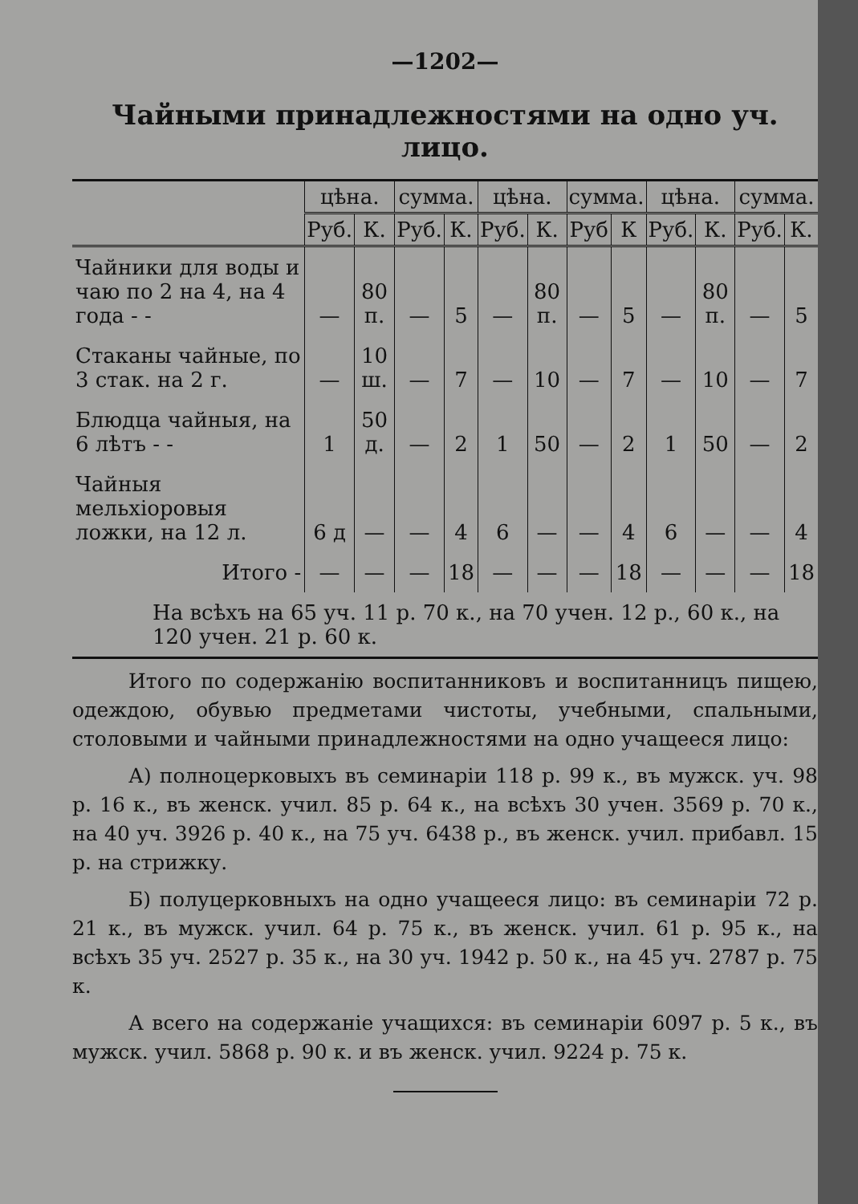—1202—
Чайными принадлежностями на одно уч. лицо.
| | цѣна. | | сумма. | | цѣна. | | сумма. | | цѣна. | | сумма. | |
| --- | --- | --- | --- | --- | --- | --- | --- | --- | --- | --- | --- | --- |
| | Руб. | К. | Руб. | К. | Руб. | К. | Руб | К | Руб. | К. | Руб. | К. |
| Чайники для воды и чаю по 2 на 4, на 4 года - - | — | 80 п. | — | 5 | — | 80 п. | — | 5 | — | 80 п. | — | 5 |
| Стаканы чайные, по 3 стак. на 2 г. | — | 10 ш. | — | 7 | — | 10 | — | 7 | — | 10 | — | 7 |
| Блюдца чайныя, на 6 лѣтъ - - | 1 | 50 д. | — | 2 | 1 | 50 | — | 2 | 1 | 50 | — | 2 |
| Чайныя мельхіоровыя ложки, на 12 л. | 6 д | — | — | 4 | 6 | — | — | 4 | 6 | — | — | 4 |
| Итого - | — | — | — | 18 | — | — | — | 18 | — | — | — | 18 |
| На всѣхъ на 65 уч. 11 р. 70 к., на 70 учен. 12 р., 60 к., на 120 учен. 21 р. 60 к. | | | | | | | | | | | | |
Итого по содержанію воспитанниковъ и воспитанницъ пищею, одеждою, обувью предметами чистоты, учебными, спальными, столовыми и чайными принадлежностями на одно учащееся лицо:
А) полноцерковыхъ въ семинаріи 118 р. 99 к., въ мужск. уч. 98 р. 16 к., въ женск. учил. 85 р. 64 к., на всѣхъ 30 учен. 3569 р. 70 к., на 40 уч. 3926 р. 40 к., на 75 уч. 6438 р., въ женск. учил. прибавл. 15 р. на стрижку.
Б) полуцерковныхъ на одно учащееся лицо: въ семинаріи 72 р. 21 к., въ мужск. учил. 64 р. 75 к., въ женск. учил. 61 р. 95 к., на всѣхъ 35 уч. 2527 р. 35 к., на 30 уч. 1942 р. 50 к., на 45 уч. 2787 р. 75 к.
А всего на содержаніе учащихся: въ семинаріи 6097 р. 5 к., въ мужск. учил. 5868 р. 90 к. и въ женск. учил. 9224 р. 75 к.